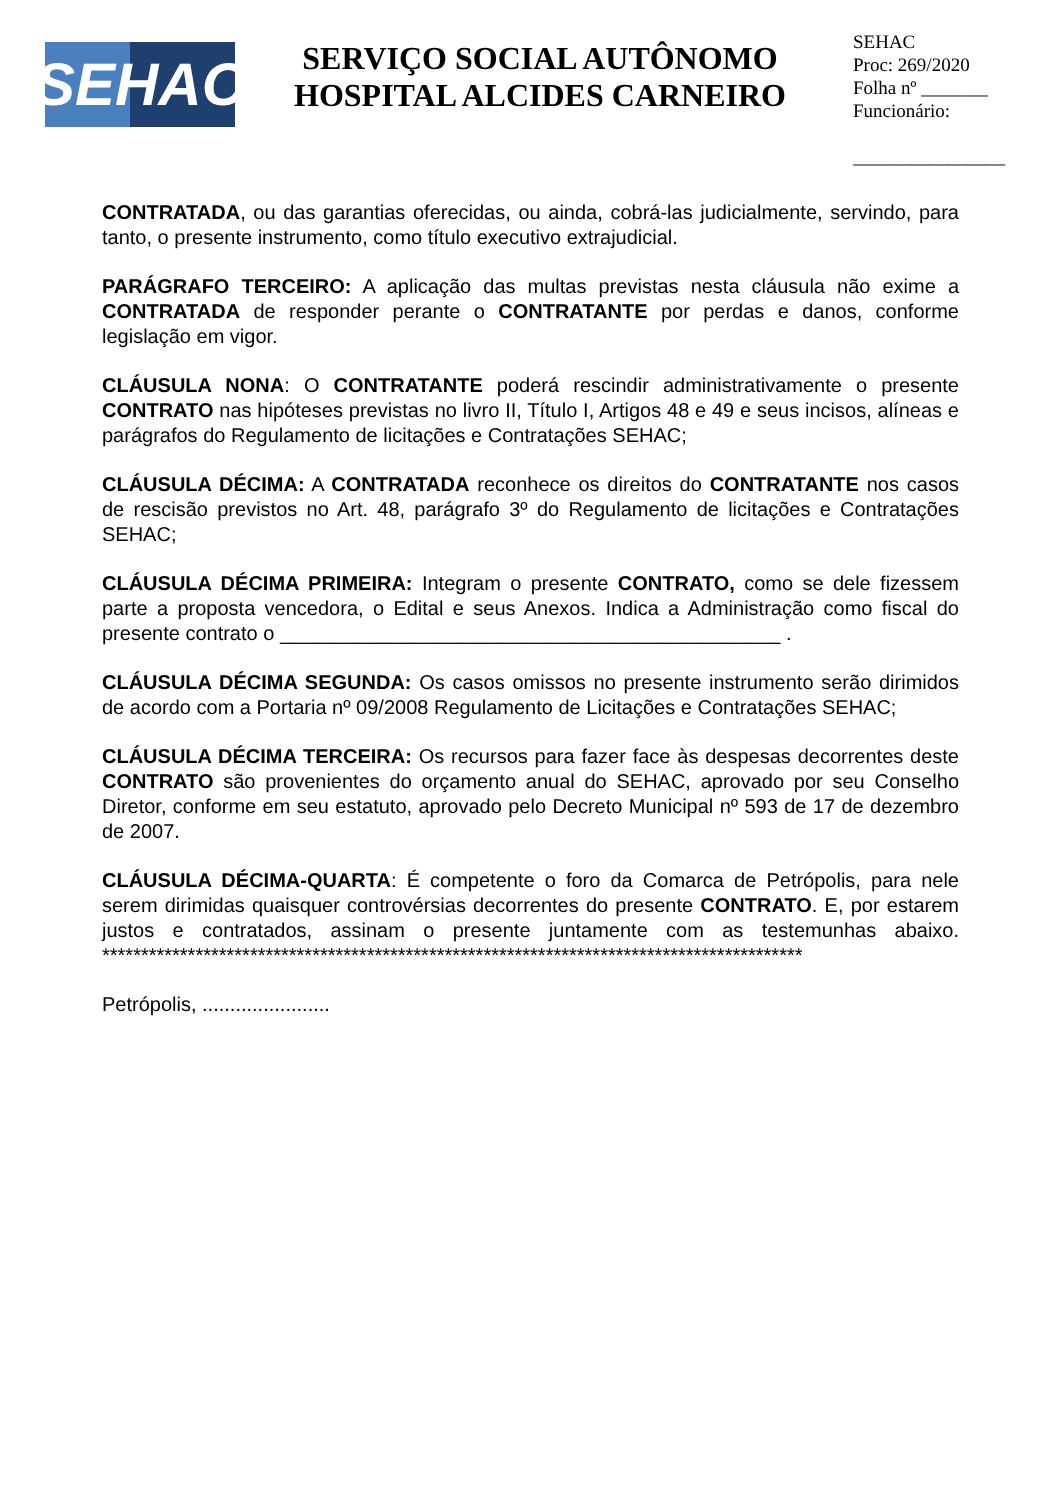SEHAC
SERVIÇO SOCIAL AUTÔNOMO
HOSPITAL ALCIDES CARNEIRO
SEHAC
Proc: 269/2020
Folha nº _______
Funcionário:
________________
CONTRATADA, ou das garantias oferecidas, ou ainda, cobrá-las judicialmente, servindo, para tanto, o presente instrumento, como título executivo extrajudicial.
PARÁGRAFO TERCEIRO: A aplicação das multas previstas nesta cláusula não exime a CONTRATADA de responder perante o CONTRATANTE por perdas e danos, conforme legislação em vigor.
CLÁUSULA NONA: O CONTRATANTE poderá rescindir administrativamente o presente CONTRATO nas hipóteses previstas no livro II, Título I, Artigos 48 e 49 e seus incisos, alíneas e parágrafos do Regulamento de licitações e Contratações SEHAC;
CLÁUSULA DÉCIMA: A CONTRATADA reconhece os direitos do CONTRATANTE nos casos de rescisão previstos no Art. 48, parágrafo 3º do Regulamento de licitações e Contratações SEHAC;
CLÁUSULA DÉCIMA PRIMEIRA: Integram o presente CONTRATO, como se dele fizessem parte a proposta vencedora, o Edital e seus Anexos. Indica a Administração como fiscal do presente contrato o _____________________________________________ .
CLÁUSULA DÉCIMA SEGUNDA: Os casos omissos no presente instrumento serão dirimidos de acordo com a Portaria nº 09/2008 Regulamento de Licitações e Contratações SEHAC;
CLÁUSULA DÉCIMA TERCEIRA: Os recursos para fazer face às despesas decorrentes deste CONTRATO são provenientes do orçamento anual do SEHAC, aprovado por seu Conselho Diretor, conforme em seu estatuto, aprovado pelo Decreto Municipal nº 593 de 17 de dezembro de 2007.
CLÁUSULA DÉCIMA-QUARTA: É competente o foro da Comarca de Petrópolis, para nele serem dirimidas quaisquer controvérsias decorrentes do presente CONTRATO. E, por estarem justos e contratados, assinam o presente juntamente com as testemunhas abaixo. ******************************************************************************************
Petrópolis, .......................